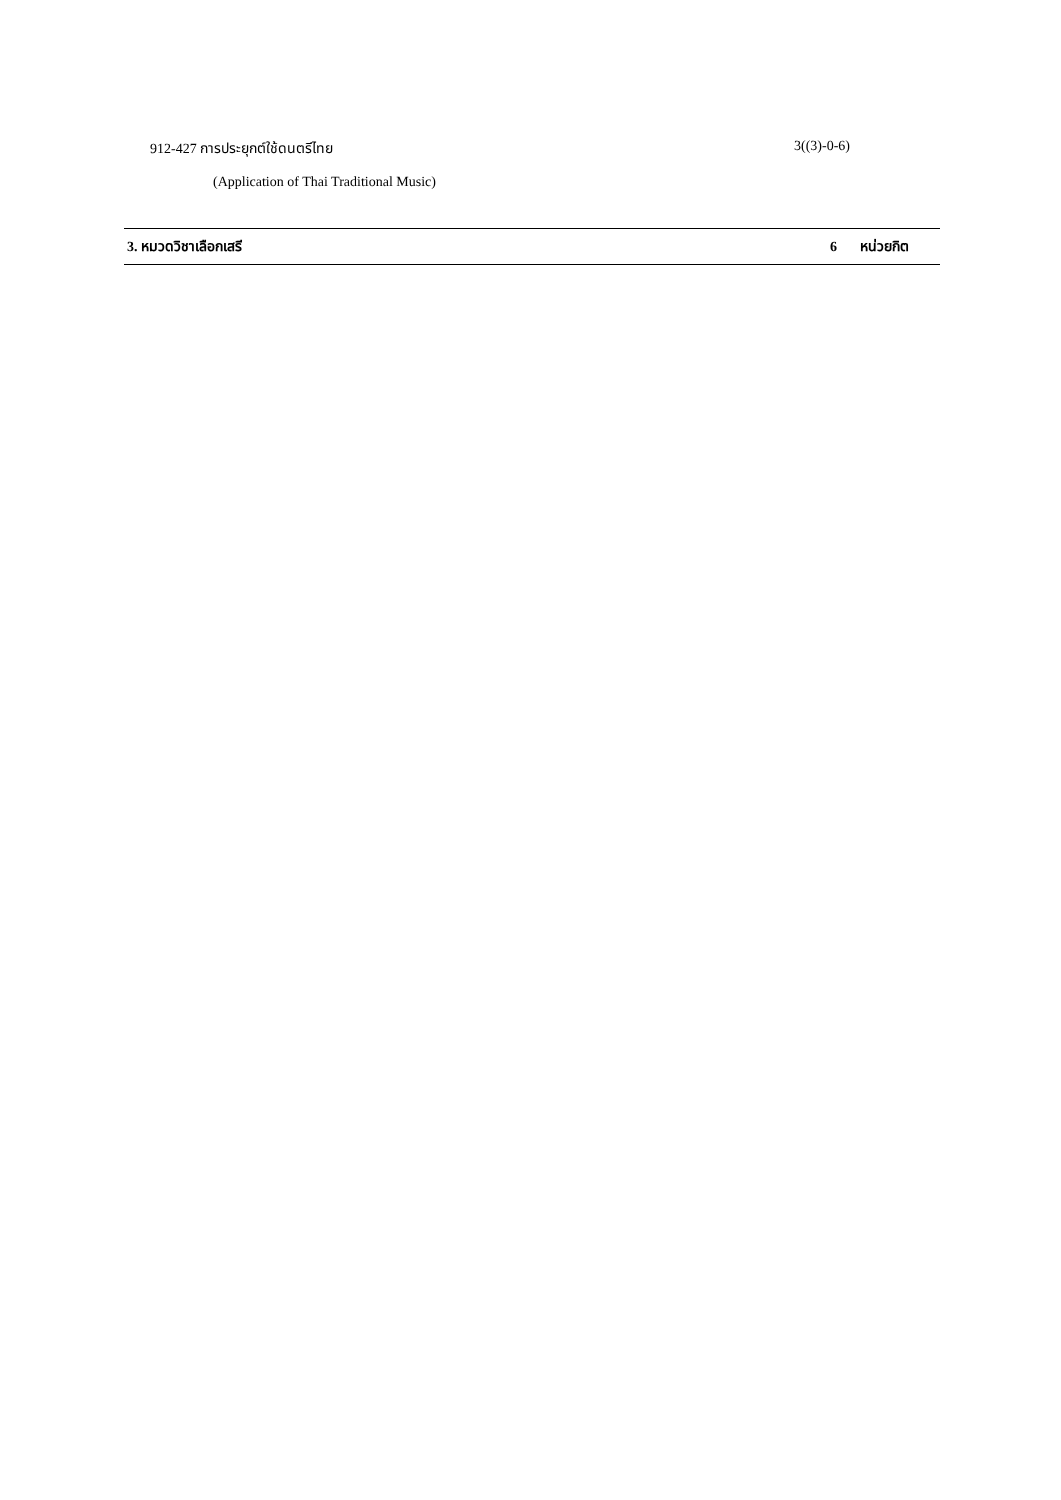912-427 การประยุกต์ใช้ดนตรีไทย 3((3)-0-6)
(Application of Thai Traditional Music)
3. หมวดวิชาเลือกเสรี 6 หน่วยกิต